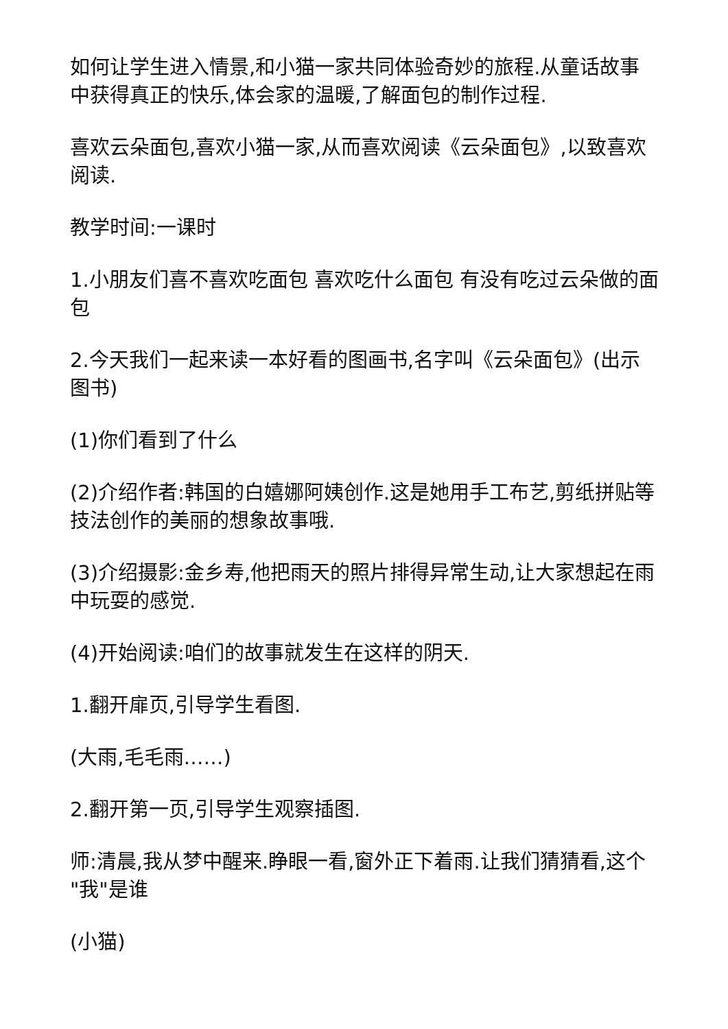如何让学生进入情景,和小猫一家共同体验奇妙的旅程.从童话故事中获得真正的快乐,体会家的温暖,了解面包的制作过程.
喜欢云朵面包,喜欢小猫一家,从而喜欢阅读《云朵面包》,以致喜欢阅读.
教学时间:一课时
1.小朋友们喜不喜欢吃面包 喜欢吃什么面包 有没有吃过云朵做的面包
2.今天我们一起来读一本好看的图画书,名字叫《云朵面包》(出示图书)
(1)你们看到了什么
(2)介绍作者:韩国的白嬉娜阿姨创作.这是她用手工布艺,剪纸拼贴等技法创作的美丽的想象故事哦.
(3)介绍摄影:金乡寿,他把雨天的照片排得异常生动,让大家想起在雨中玩耍的感觉.
(4)开始阅读:咱们的故事就发生在这样的阴天.
1.翻开扉页,引导学生看图.
(大雨,毛毛雨……)
2.翻开第一页,引导学生观察插图.
师:清晨,我从梦中醒来.睁眼一看,窗外正下着雨.让我们猜猜看,这个 "我"是谁
(小猫)